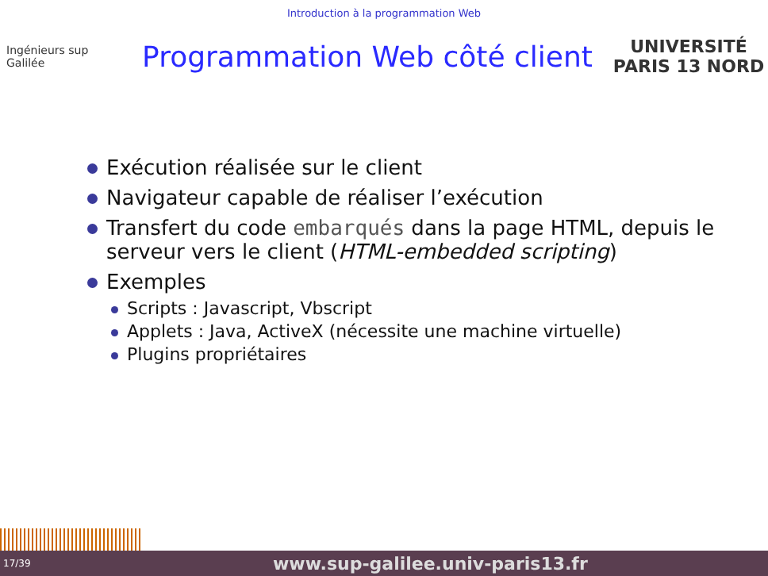Introduction à la programmation Web
Ingénieurs sup Galilée
Programmation Web côté client
UNIVERSITÉ PARIS 13 NORD
Exécution réalisée sur le client
Navigateur capable de réaliser l’exécution
Transfert du code embarqués dans la page HTML, depuis le serveur vers le client (HTML-embedded scripting)
Exemples
Scripts : Javascript, Vbscript
Applets : Java, ActiveX (nécessite une machine virtuelle)
Plugins propriétaires
17/39 www.sup-galilee.univ-paris13.fr